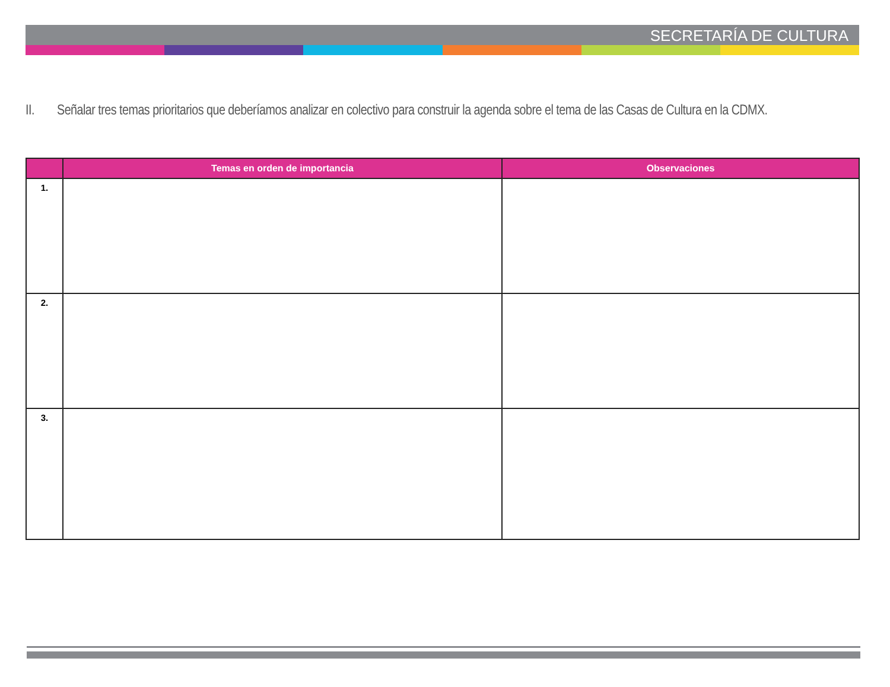SECRETARÍA DE CULTURA
II. Señalar tres temas prioritarios que deberíamos analizar en colectivo para construir la agenda sobre el tema de las Casas de Cultura en la CDMX.
| | Temas en orden de importancia | Observaciones |
| --- | --- | --- |
| 1. | | |
| 2. | | |
| 3. | | |